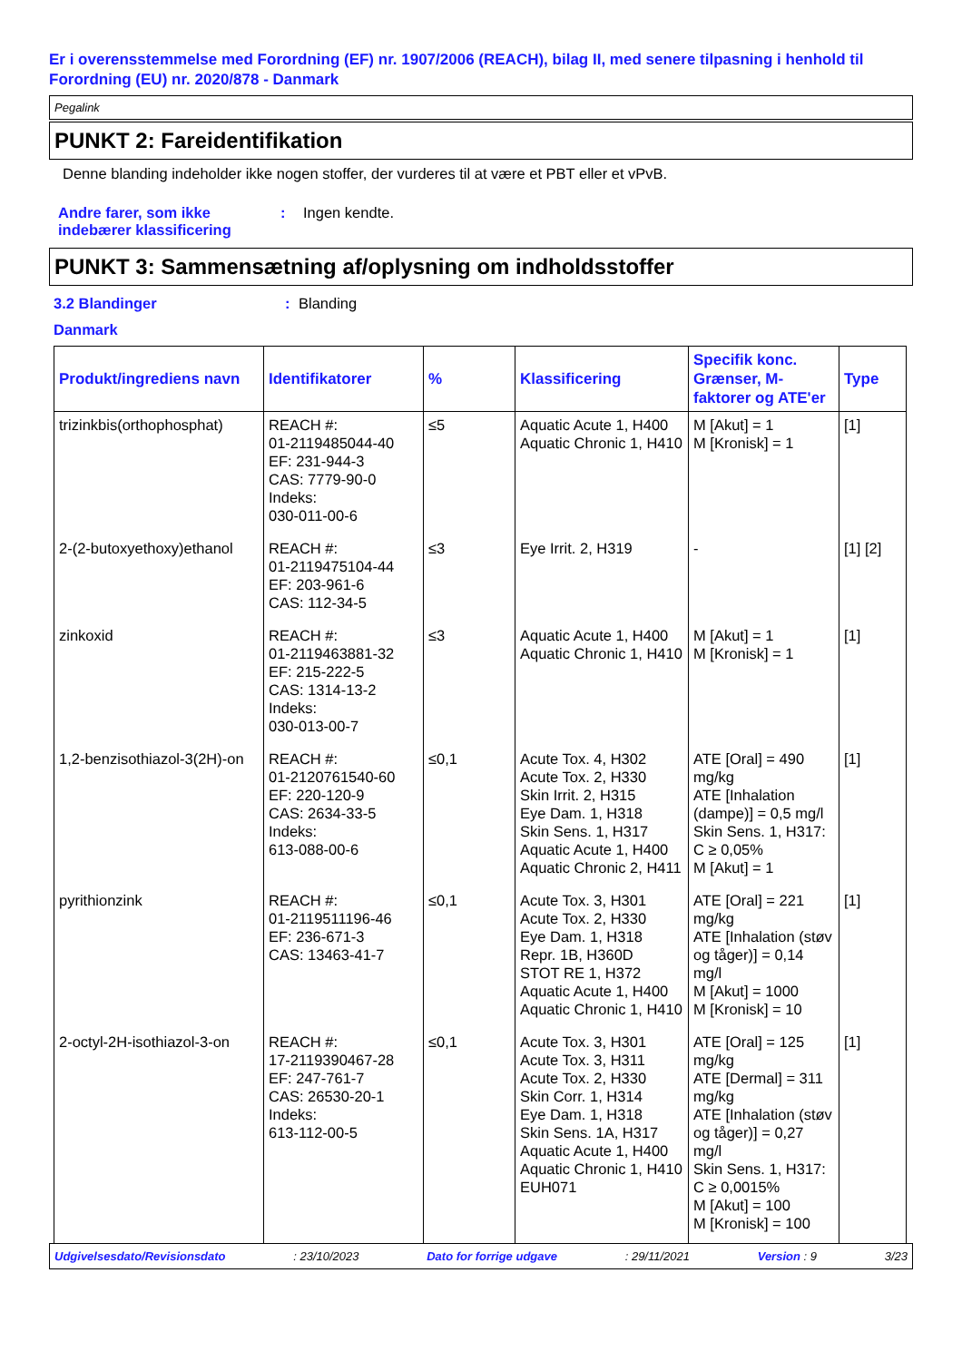Er i overensstemmelse med Forordning (EF) nr. 1907/2006 (REACH), bilag II, med senere tilpasning i henhold til Forordning (EU) nr. 2020/878 - Danmark
Pegalink
PUNKT 2: Fareidentifikation
Denne blanding indeholder ikke nogen stoffer, der vurderes til at være et PBT eller et vPvB.
Andre farer, som ikke indebærer klassificering
: Ingen kendte.
PUNKT 3: Sammensætning af/oplysning om indholdsstoffer
3.2 Blandinger : Blanding
Danmark
| Produkt/ingrediens navn | Identifikatorer | % | Klassificering | Specifik konc. Grænser, M-faktorer og ATE'er | Type |
| --- | --- | --- | --- | --- | --- |
| trizinkbis(orthophosphat) | REACH #: 01-2119485044-40 EF: 231-944-3 CAS: 7779-90-0 Indeks: 030-011-00-6 | ≤5 | Aquatic Acute 1, H400 Aquatic Chronic 1, H410 | M [Akut] = 1 M [Kronisk] = 1 | [1] |
| 2-(2-butoxyethoxy)ethanol | REACH #: 01-2119475104-44 EF: 203-961-6 CAS: 112-34-5 | ≤3 | Eye Irrit. 2, H319 | - | [1] [2] |
| zinkoxid | REACH #: 01-2119463881-32 EF: 215-222-5 CAS: 1314-13-2 Indeks: 030-013-00-7 | ≤3 | Aquatic Acute 1, H400 Aquatic Chronic 1, H410 | M [Akut] = 1 M [Kronisk] = 1 | [1] |
| 1,2-benzisothiazol-3(2H)-on | REACH #: 01-2120761540-60 EF: 220-120-9 CAS: 2634-33-5 Indeks: 613-088-00-6 | ≤0,1 | Acute Tox. 4, H302 Acute Tox. 2, H330 Skin Irrit. 2, H315 Eye Dam. 1, H318 Skin Sens. 1, H317 Aquatic Acute 1, H400 Aquatic Chronic 2, H411 | ATE [Oral] = 490 mg/kg ATE [Inhalation (dampe)] = 0,5 mg/l Skin Sens. 1, H317: C ≥ 0,05% M [Akut] = 1 | [1] |
| pyrithionzink | REACH #: 01-2119511196-46 EF: 236-671-3 CAS: 13463-41-7 | ≤0,1 | Acute Tox. 3, H301 Acute Tox. 2, H330 Eye Dam. 1, H318 Repr. 1B, H360D STOT RE 1, H372 Aquatic Acute 1, H400 Aquatic Chronic 1, H410 | ATE [Oral] = 221 mg/kg ATE [Inhalation (støv og tåger)] = 0,14 mg/l M [Akut] = 1000 M [Kronisk] = 10 | [1] |
| 2-octyl-2H-isothiazol-3-on | REACH #: 17-2119390467-28 EF: 247-761-7 CAS: 26530-20-1 Indeks: 613-112-00-5 | ≤0,1 | Acute Tox. 3, H301 Acute Tox. 3, H311 Acute Tox. 2, H330 Skin Corr. 1, H314 Eye Dam. 1, H318 Skin Sens. 1A, H317 Aquatic Acute 1, H400 Aquatic Chronic 1, H410 EUH071 | ATE [Oral] = 125 mg/kg ATE [Dermal] = 311 mg/kg ATE [Inhalation (støv og tåger)] = 0,27 mg/l Skin Sens. 1, H317: C ≥ 0,0015% M [Akut] = 100 M [Kronisk] = 100 | [1] |
Udgivelsesdato/Revisionsdato: 23/10/2023 Dato for forrige udgave: 29/11/2021 Version : 9 3/23